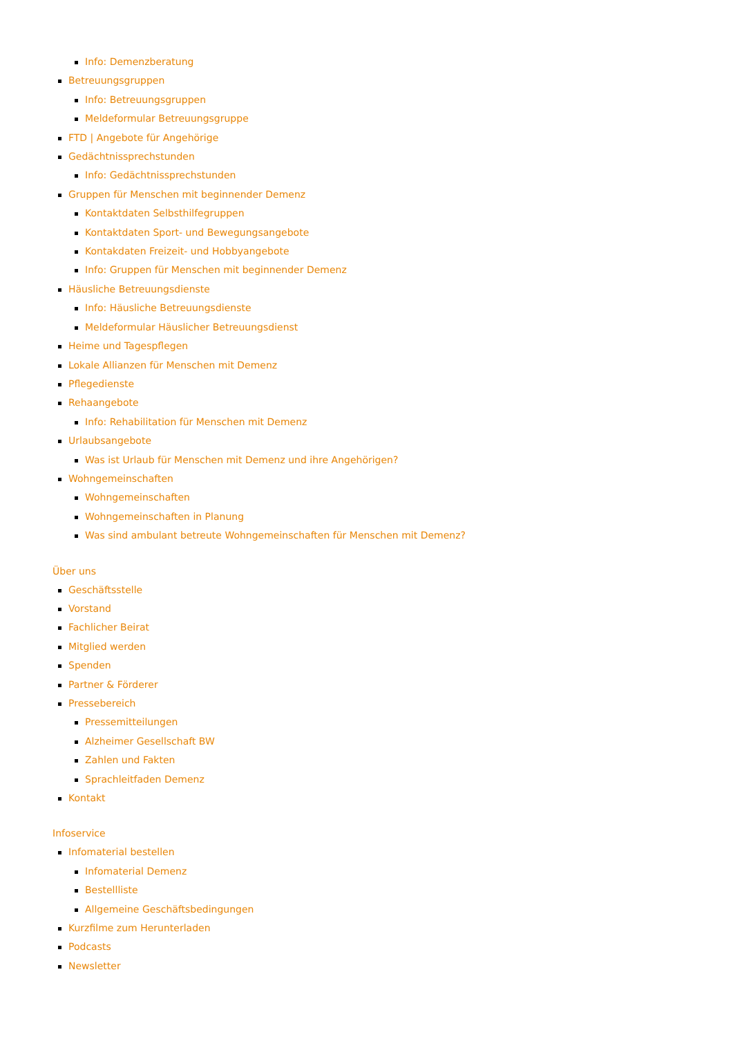Info: Demenzberatung
Betreuungsgruppen
Info: Betreuungsgruppen
Meldeformular Betreuungsgruppe
FTD | Angebote für Angehörige
Gedächtnissprechstunden
Info: Gedächtnissprechstunden
Gruppen für Menschen mit beginnender Demenz
Kontaktdaten Selbsthilfegruppen
Kontaktdaten Sport- und Bewegungsangebote
Kontakdaten Freizeit- und Hobbyangebote
Info: Gruppen für Menschen mit beginnender Demenz
Häusliche Betreuungsdienste
Info: Häusliche Betreuungsdienste
Meldeformular Häuslicher Betreuungsdienst
Heime und Tagespflegen
Lokale Allianzen für Menschen mit Demenz
Pflegedienste
Rehaangebote
Info: Rehabilitation für Menschen mit Demenz
Urlaubsangebote
Was ist Urlaub für Menschen mit Demenz und ihre Angehörigen?
Wohngemeinschaften
Wohngemeinschaften
Wohngemeinschaften in Planung
Was sind ambulant betreute Wohngemeinschaften für Menschen mit Demenz?
Über uns
Geschäftsstelle
Vorstand
Fachlicher Beirat
Mitglied werden
Spenden
Partner & Förderer
Pressebereich
Pressemitteilungen
Alzheimer Gesellschaft BW
Zahlen und Fakten
Sprachleitfaden Demenz
Kontakt
Infoservice
Infomaterial bestellen
Infomaterial Demenz
Bestellliste
Allgemeine Geschäftsbedingungen
Kurzfilme zum Herunterladen
Podcasts
Newsletter